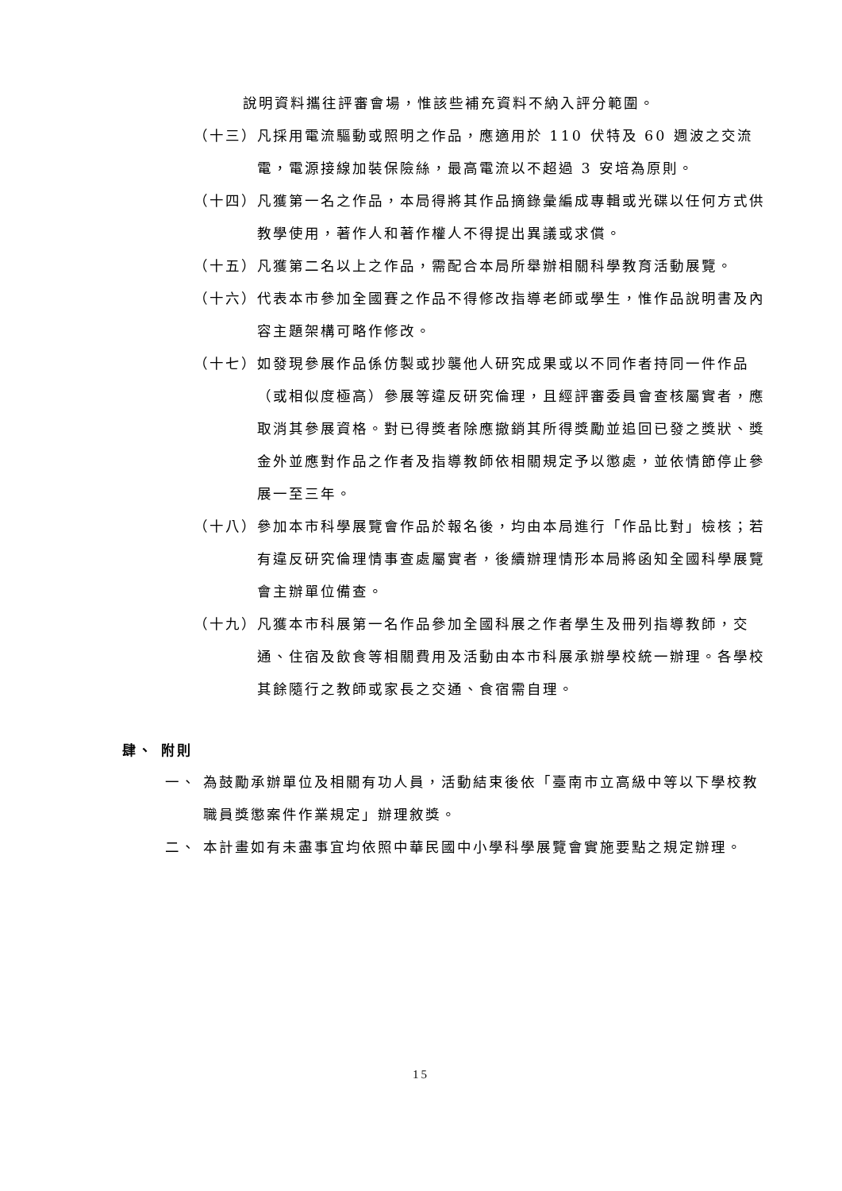說明資料攜往評審會場，惟該些補充資料不納入評分範圍。
（十三）
凡採用電流驅動或照明之作品，應適用於 110 伏特及 60 週波之交流電，電源接線加裝保險絲，最高電流以不超過 3 安培為原則。
（十四）
凡獲第一名之作品，本局得將其作品摘錄彙編成專輯或光碟以任何方式供教學使用，著作人和著作權人不得提出異議或求償。
（十五）
凡獲第二名以上之作品，需配合本局所舉辦相關科學教育活動展覽。
（十六）
代表本市參加全國賽之作品不得修改指導老師或學生，惟作品說明書及內容主題架構可略作修改。
（十七）
如發現參展作品係仿製或抄襲他人研究成果或以不同作者持同一件作品（或相似度極高）參展等違反研究倫理，且經評審委員會查核屬實者，應取消其參展資格。對已得獎者除應撤銷其所得獎勵並追回已發之獎狀、獎金外並應對作品之作者及指導教師依相關規定予以懲處，並依情節停止參展一至三年。
（十八）
參加本市科學展覽會作品於報名後，均由本局進行「作品比對」檢核；若有違反研究倫理情事查處屬實者，後續辦理情形本局將函知全國科學展覽會主辦單位備查。
（十九）
凡獲本市科展第一名作品參加全國科展之作者學生及冊列指導教師，交通、住宿及飲食等相關費用及活動由本市科展承辦學校統一辦理。各學校其餘隨行之教師或家長之交通、食宿需自理。
肆、 附則
一、 為鼓勵承辦單位及相關有功人員，活動結束後依「臺南市立高級中等以下學校教職員獎懲案件作業規定」辦理敘獎。
二、 本計畫如有未盡事宜均依照中華民國中小學科學展覽會實施要點之規定辦理。
15